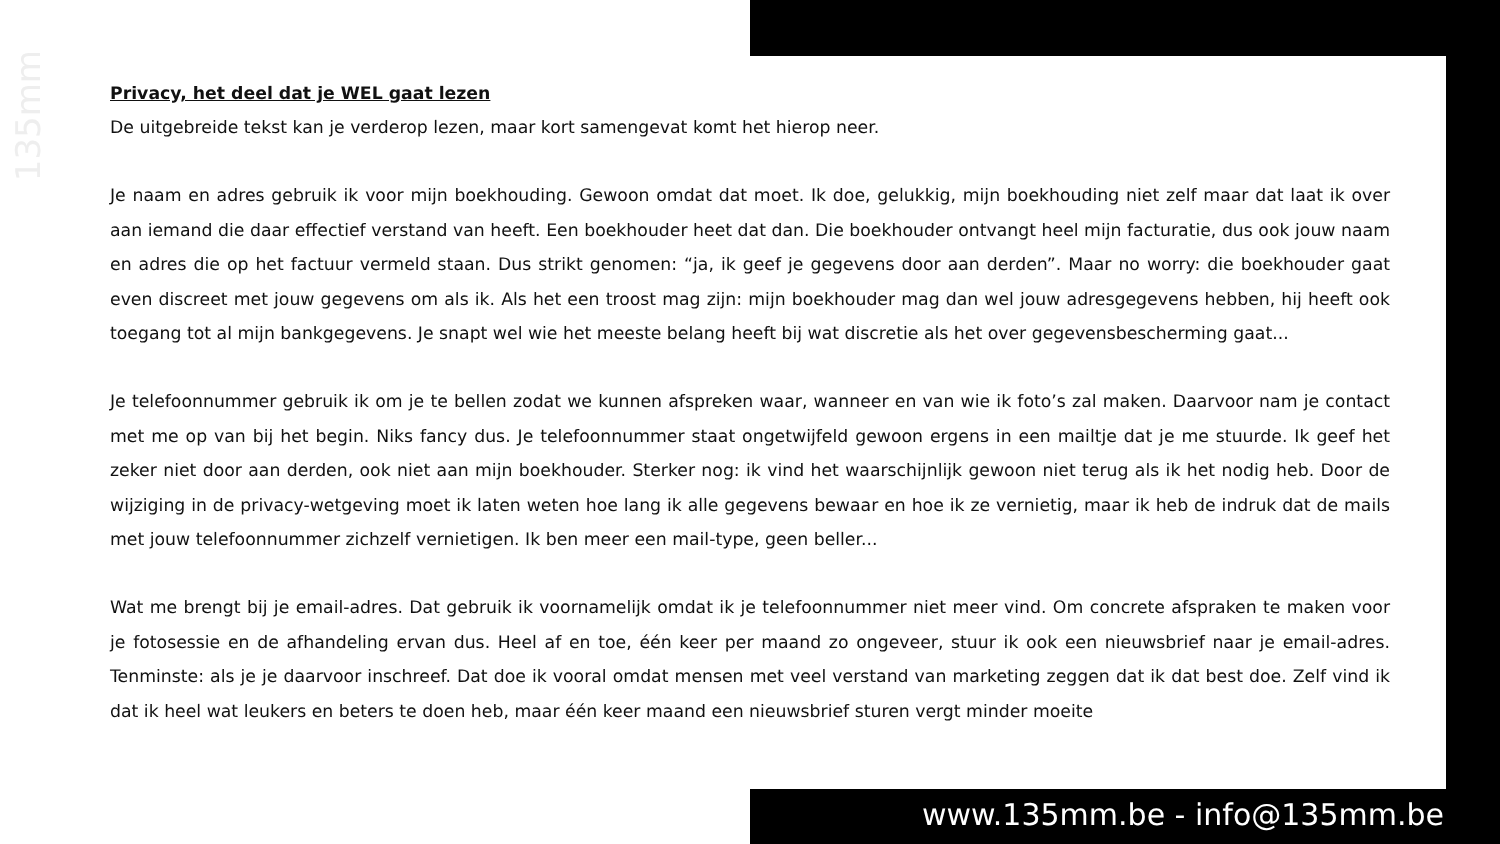135mm
Privacy, het deel dat je WEL gaat lezen
De uitgebreide tekst kan je verderop lezen, maar kort samengevat komt het hierop neer.
Je naam en adres gebruik ik voor mijn boekhouding. Gewoon omdat dat moet. Ik doe, gelukkig, mijn boekhouding niet zelf maar dat laat ik over aan iemand die daar effectief verstand van heeft. Een boekhouder heet dat dan. Die boekhouder ontvangt heel mijn facturatie, dus ook jouw naam en adres die op het factuur vermeld staan. Dus strikt genomen: “ja, ik geef je gegevens door aan derden”. Maar no worry: die boekhouder gaat even discreet met jouw gegevens om als ik. Als het een troost mag zijn: mijn boekhouder mag dan wel jouw adresgegevens hebben, hij heeft ook toegang tot al mijn bankgegevens. Je snapt wel wie het meeste belang heeft bij wat discretie als het over gegevensbescherming gaat...
Je telefoonnummer gebruik ik om je te bellen zodat we kunnen afspreken waar, wanneer en van wie ik foto’s zal maken. Daarvoor nam je contact met me op van bij het begin. Niks fancy dus. Je telefoonnummer staat ongetwijfeld gewoon ergens in een mailtje dat je me stuurde. Ik geef het zeker niet door aan derden, ook niet aan mijn boekhouder. Sterker nog: ik vind het waarschijnlijk gewoon niet terug als ik het nodig heb. Door de wijziging in de privacy-wetgeving moet ik laten weten hoe lang ik alle gegevens bewaar en hoe ik ze vernietig, maar ik heb de indruk dat de mails met jouw telefoonnummer zichzelf vernietigen. Ik ben meer een mail-type, geen beller...
Wat me brengt bij je email-adres. Dat gebruik ik voornamelijk omdat ik je telefoonnummer niet meer vind. Om concrete afspraken te maken voor je fotosessie en de afhandeling ervan dus. Heel af en toe, één keer per maand zo ongeveer, stuur ik ook een nieuwsbrief naar je email-adres. Tenminste: als je je daarvoor inschreef. Dat doe ik vooral omdat mensen met veel verstand van marketing zeggen dat ik dat best doe. Zelf vind ik dat ik heel wat leukers en beters te doen heb, maar één keer maand een nieuwsbrief sturen vergt minder moeite
www.135mm.be - info@135mm.be